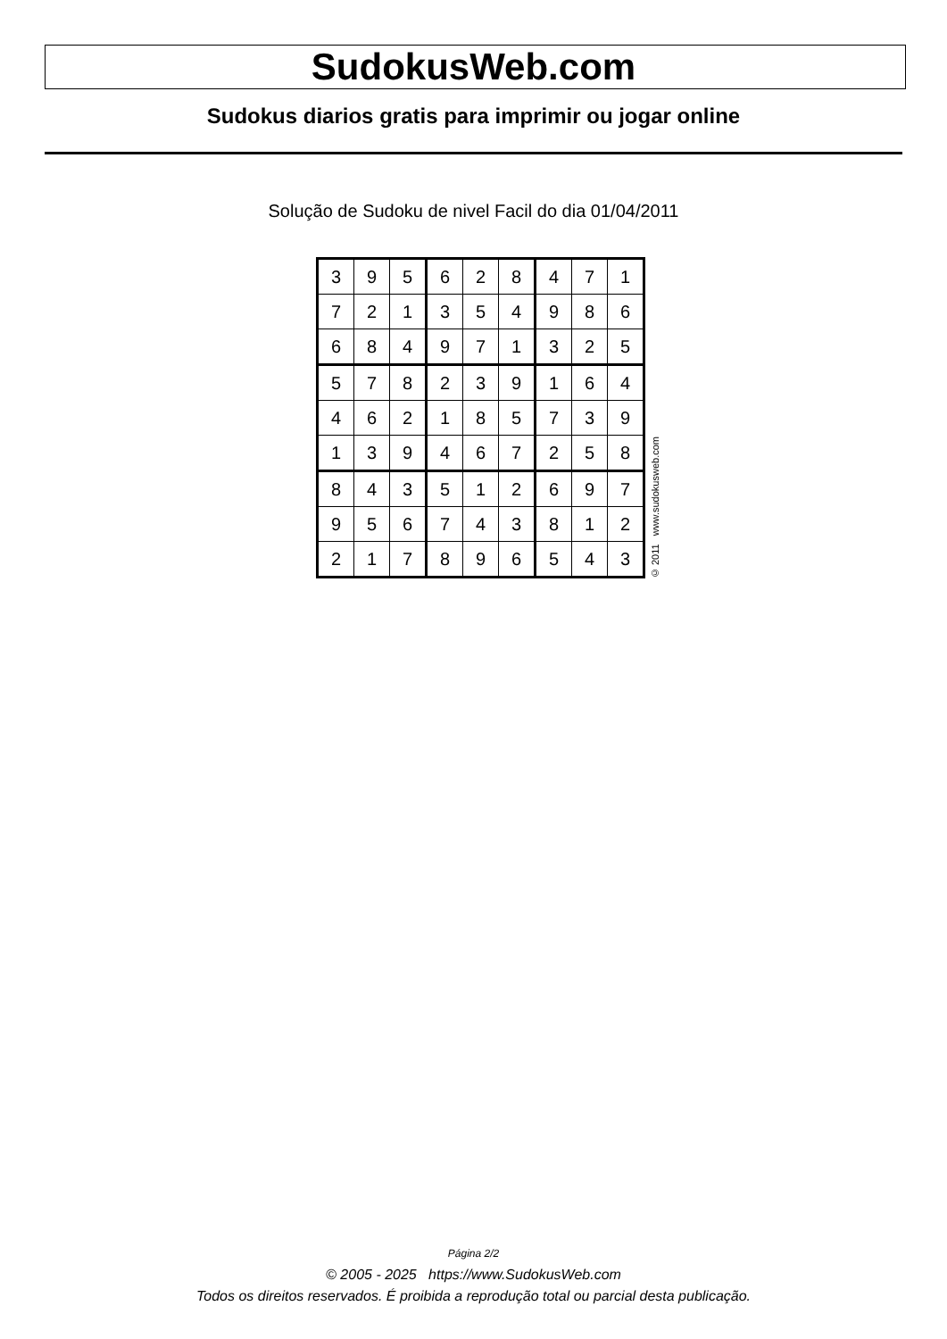SudokusWeb.com
Sudokus diarios gratis para imprimir ou jogar online
Solução de Sudoku de nivel Facil do dia 01/04/2011
| 3 | 9 | 5 | 6 | 2 | 8 | 4 | 7 | 1 |
| 7 | 2 | 1 | 3 | 5 | 4 | 9 | 8 | 6 |
| 6 | 8 | 4 | 9 | 7 | 1 | 3 | 2 | 5 |
| 5 | 7 | 8 | 2 | 3 | 9 | 1 | 6 | 4 |
| 4 | 6 | 2 | 1 | 8 | 5 | 7 | 3 | 9 |
| 1 | 3 | 9 | 4 | 6 | 7 | 2 | 5 | 8 |
| 8 | 4 | 3 | 5 | 1 | 2 | 6 | 9 | 7 |
| 9 | 5 | 6 | 7 | 4 | 3 | 8 | 1 | 2 |
| 2 | 1 | 7 | 8 | 9 | 6 | 5 | 4 | 3 |
© 2011 www.sudokusweb.com
Página 2/2
© 2005 - 2025 https://www.SudokusWeb.com
Todos os direitos reservados. É proibida a reprodução total ou parcial desta publicação.